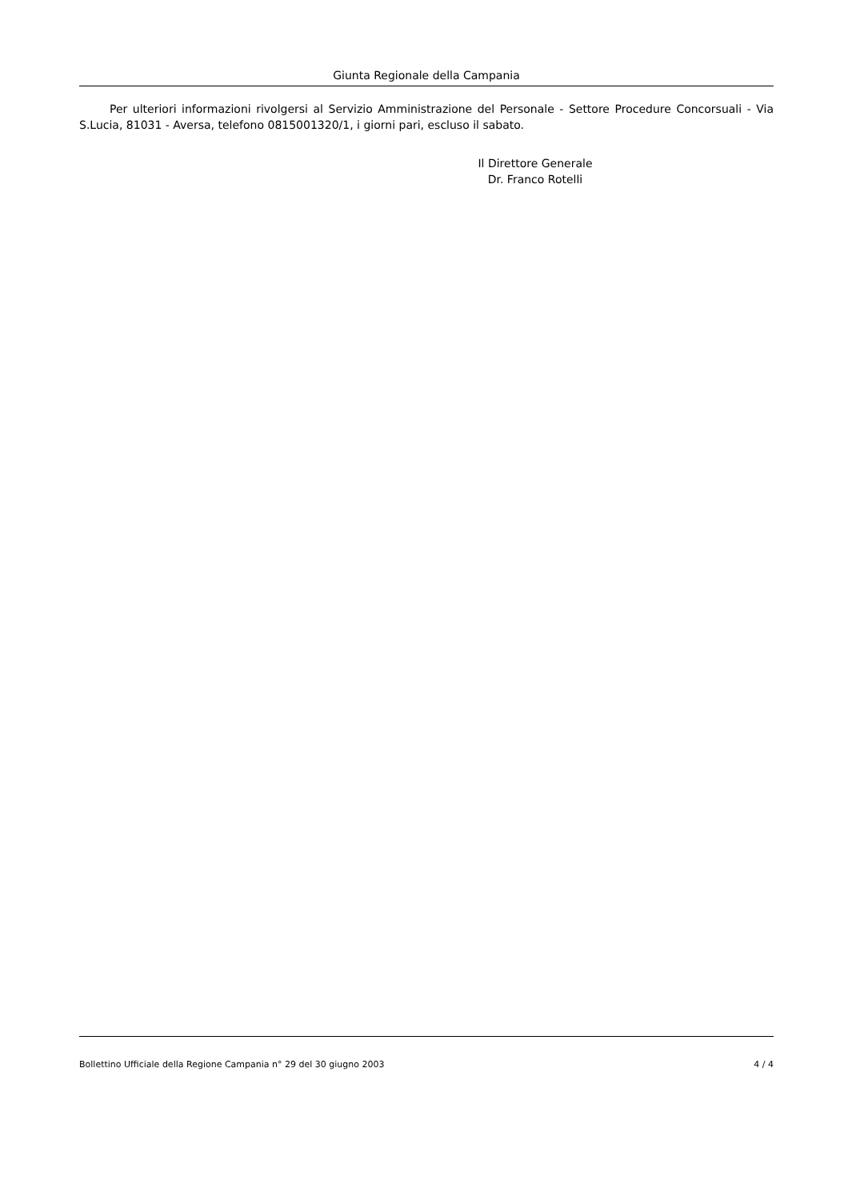Giunta Regionale della Campania
Per ulteriori informazioni rivolgersi al Servizio Amministrazione del Personale - Settore Procedure Concorsuali - Via S.Lucia, 81031 - Aversa, telefono 0815001320/1, i giorni pari, escluso il sabato.
Il Direttore Generale
Dr. Franco Rotelli
Bollettino Ufficiale della Regione Campania n° 29 del 30 giugno 2003 4 / 4